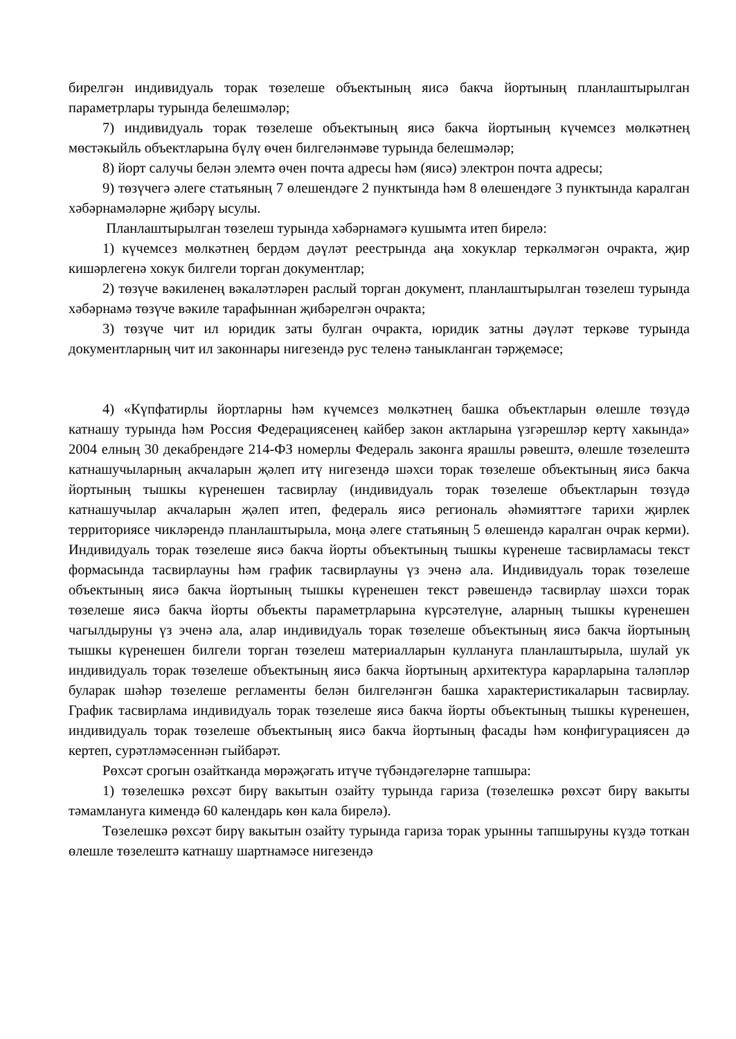бирелгән индивидуаль торак төзелеше объектының яисә бакча йортының планлаштырылган параметрлары турында белешмәләр;
7) индивидуаль торак төзелеше объектының яисә бакча йортының күчемсез мөлкәтнең мөстәкыйль объектларына бүлү өчен билгеләнмәве турында белешмәләр;
8) йорт салучы белән элемтә өчен почта адресы һәм (яисә) электрон почта адресы;
9) төзүчегә әлеге статьяның 7 өлешендәге 2 пунктында һәм 8 өлешендәге 3 пунктында каралган хәбәрнамәләрне җибәрү ысулы.
Планлаштырылган төзелеш турында хәбәрнамәгә кушымта итеп бирелә:
1) күчемсез мөлкәтнең бердәм дәүләт реестрында аңа хокуклар теркәлмәгән очракта, җир кишәрлегенә хокук билгели торган документлар;
2) төзүче вәкиленең вәкаләтләрен раслый торган документ, планлаштырылган төзелеш турында хәбәрнамә төзүче вәкиле тарафыннан җибәрелгән очракта;
3) төзүче чит ил юридик заты булган очракта, юридик затны дәүләт теркәве турында документларның чит ил законнары нигезендә рус теленә таныкланган тәрҗемәсе;
4) «Күпфатирлы йортларны һәм күчемсез мөлкәтнең башка объектларын өлешле төзүдә катнашу турында һәм Россия Федерациясенең кайбер закон актларына үзгәрешләр кертү хакында» 2004 елның 30 декабрендәге 214-ФЗ номерлы Федераль законга ярашлы рәвештә, өлешле төзелештә катнашучыларның акчаларын җәлеп итү нигезендә шәхси торак төзелеше объектының яисә бакча йортының тышкы күренешен тасвирлау (индивидуаль торак төзелеше объектларын төзүдә катнашучылар акчаларын җәлеп итеп, федераль яисә региональ әһәмияттәге тарихи җирлек территориясе чикләрендә планлаштырыла, моңа әлеге статьяның 5 өлешендә каралган очрак керми). Индивидуаль торак төзелеше яисә бакча йорты объектының тышкы күренеше тасвирламасы текст формасында тасвирлауны һәм график тасвирлауны үз эченә ала. Индивидуаль торак төзелеше объектының яисә бакча йортының тышкы күренешен текст рәвешендә тасвирлау шәхси торак төзелеше яисә бакча йорты объекты параметрларына күрсәтелүне, аларның тышкы күренешен чагылдыруны үз эченә ала, алар индивидуаль торак төзелеше объектының яисә бакча йортының тышкы күренешен билгели торган төзелеш материалларын кулланyга планлаштырыла, шулай ук индивидуаль торак төзелеше объектының яисә бакча йортының архитектура карарларына таләпләр буларак шәһәр төзелеше регламенты белән билгеләнгән башка характеристикаларын тасвирлау. График тасвирлама индивидуаль торак төзелеше яисә бакча йорты объектының тышкы күренешен, индивидуаль торак төзелеше объектының яисә бакча йортының фасады һәм конфигурациясен дә кертеп, сурәтләмәсеннән гыйбарәт.
Рөхсәт срогын озайтканда мөрәҗәгать итүче түбәндәгеләрне тапшыра:
1) төзелешкә рөхсәт бирү вакытын озайту турында гариза (төзелешкә рөхсәт бирү вакыты тәмамланyга кимендә 60 календарь көн кала бирелә).
Төзелешкә рөхсәт бирү вакытын озайту турында гариза торак урынны тапшыруны күздә тоткан өлешле төзелештә катнашу шартнамәсе нигезендә